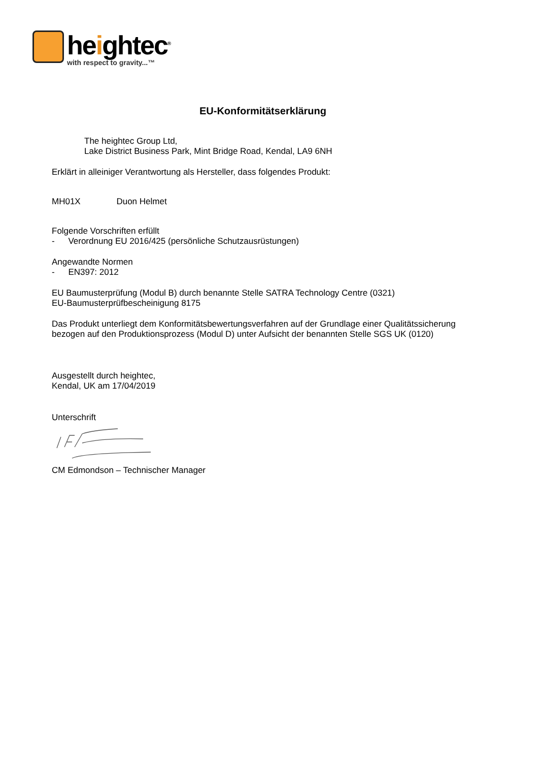heightec<sup>®</sup>
with respect to gravity...™
EU-Konformitätserklärung
The heightec Group Ltd,
Lake District Business Park, Mint Bridge Road, Kendal, LA9 6NH
Erklärt in alleiniger Verantwortung als Hersteller, dass folgendes Produkt:
MH01X Duon Helmet
Folgende Vorschriften erfüllt
- Verordnung EU 2016/425 (persönliche Schutzausrüstungen)
Angewandte Normen
- EN397: 2012
EU Baumusterprüfung (Modul B) durch benannte Stelle SATRA Technology Centre (0321)
EU-Baumusterprüfbescheinigung 8175
Das Produkt unterliegt dem Konformitätsbewertungsverfahren auf der Grundlage einer Qualitätssicherung bezogen auf den Produktionsprozess (Modul D) unter Aufsicht der benannten Stelle SGS UK (0120)
Ausgestellt durch heightec,
Kendal, UK am 17/04/2019
Unterschrift
CM Edmondson – Technischer Manager